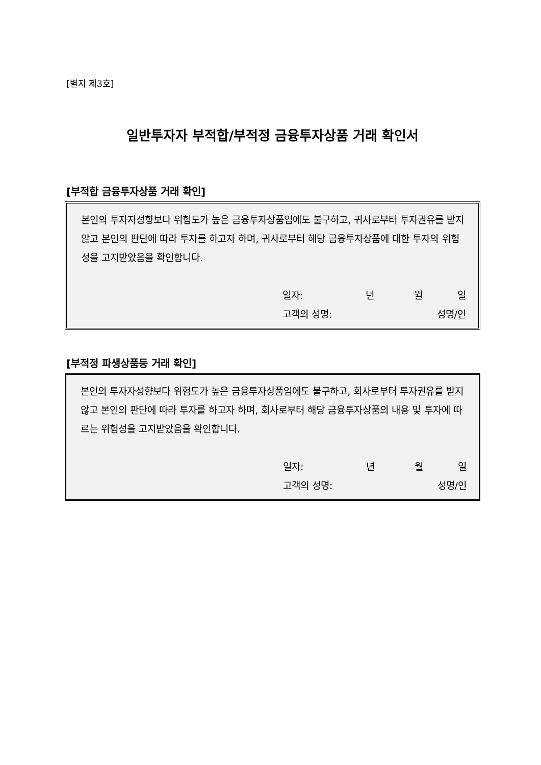[별지 제3호]
일반투자자 부적합/부적정 금융투자상품 거래 확인서
[부적합 금융투자상품 거래 확인]
본인의 투자자성향보다 위험도가 높은 금융투자상품임에도 불구하고, 귀사로부터 투자권유를 받지 않고 본인의 판단에 따라 투자를 하고자 하며, 귀사로부터 해당 금융투자상품에 대한 투자의 위험성을 고지받았음을 확인합니다.
일자: 년 월 일
고객의 성명: 성명/인
[부적정 파생상품등 거래 확인]
본인의 투자자성향보다 위험도가 높은 금융투자상품임에도 불구하고, 회사로부터 투자권유를 받지 않고 본인의 판단에 따라 투자를 하고자 하며, 회사로부터 해당 금융투자상품의 내용 및 투자에 따르는 위험성을 고지받았음을 확인합니다.
일자: 년 월 일
고객의 성명: 성명/인